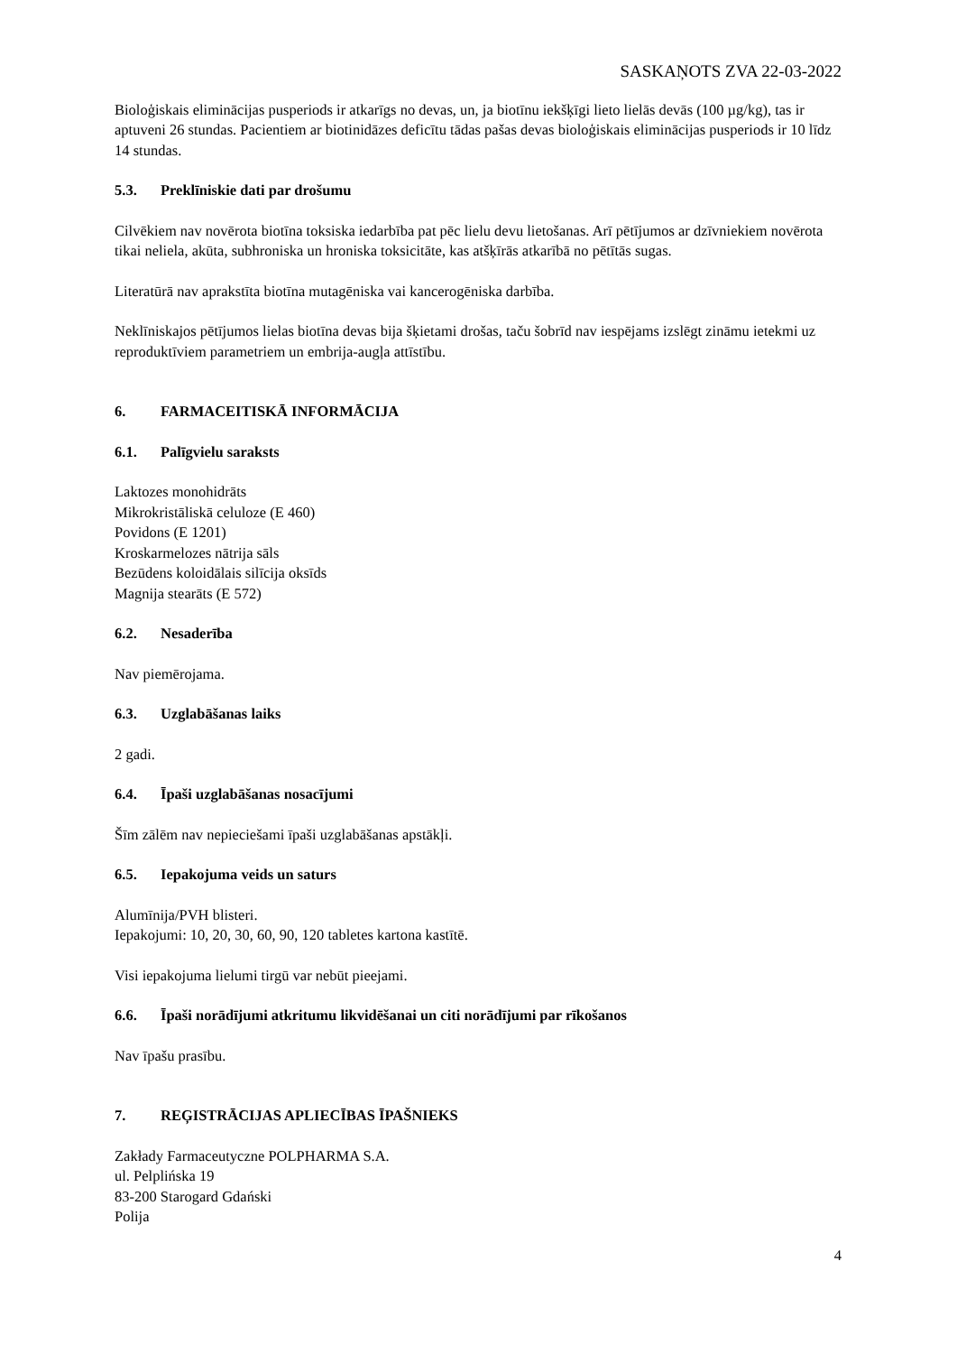SASKAŅOTS ZVA 22-03-2022
Bioloģiskais eliminācijas pusperiods ir atkarīgs no devas, un, ja biotīnu iekšķīgi lieto lielās devās (100 µg/kg), tas ir aptuveni 26 stundas. Pacientiem ar biotinidāzes deficītu tādas pašas devas bioloģiskais eliminācijas pusperiods ir 10 līdz 14 stundas.
5.3. Preklīniskie dati par drošumu
Cilvēkiem nav novērota biotīna toksiska iedarbība pat pēc lielu devu lietošanas. Arī pētījumos ar dzīvniekiem novērota tikai neliela, akūta, subhroniska un hroniska toksicitāte, kas atšķīrās atkarībā no pētītās sugas.
Literatūrā nav aprakstīta biotīna mutagēniska vai kancerogēniska darbība.
Neklīniskajos pētījumos lielas biotīna devas bija šķietami drošas, taču šobrīd nav iespējams izslēgt zināmu ietekmi uz reproduktīviem parametriem un embrija-augļa attīstību.
6. FARMACEITISKĀ INFORMĀCIJA
6.1. Palīgvielu saraksts
Laktozes monohidrāts
Mikrokristāliskā celuloze (E 460)
Povidons (E 1201)
Kroskarmelozes nātrija sāls
Bezūdens koloidālais silīcija oksīds
Magnija stearāts (E 572)
6.2. Nesaderība
Nav piemērojama.
6.3. Uzglabāšanas laiks
2 gadi.
6.4. Īpaši uzglabāšanas nosacījumi
Šīm zālēm nav nepieciešami īpaši uzglabāšanas apstākļi.
6.5. Iepakojuma veids un saturs
Alumīnija/PVH blisteri.
Iepakojumi: 10, 20, 30, 60, 90, 120 tabletes kartona kastītē.
Visi iepakojuma lielumi tirgū var nebūt pieejami.
6.6. Īpaši norādījumi atkritumu likvidēšanai un citi norādījumi par rīkošanos
Nav īpašu prasību.
7. REĢISTRĀCIJAS APLIECĪBAS ĪPAŠNIEKS
Zakłady Farmaceutyczne POLPHARMA S.A.
ul. Pelplińska 19
83-200 Starogard Gdański
Polija
4